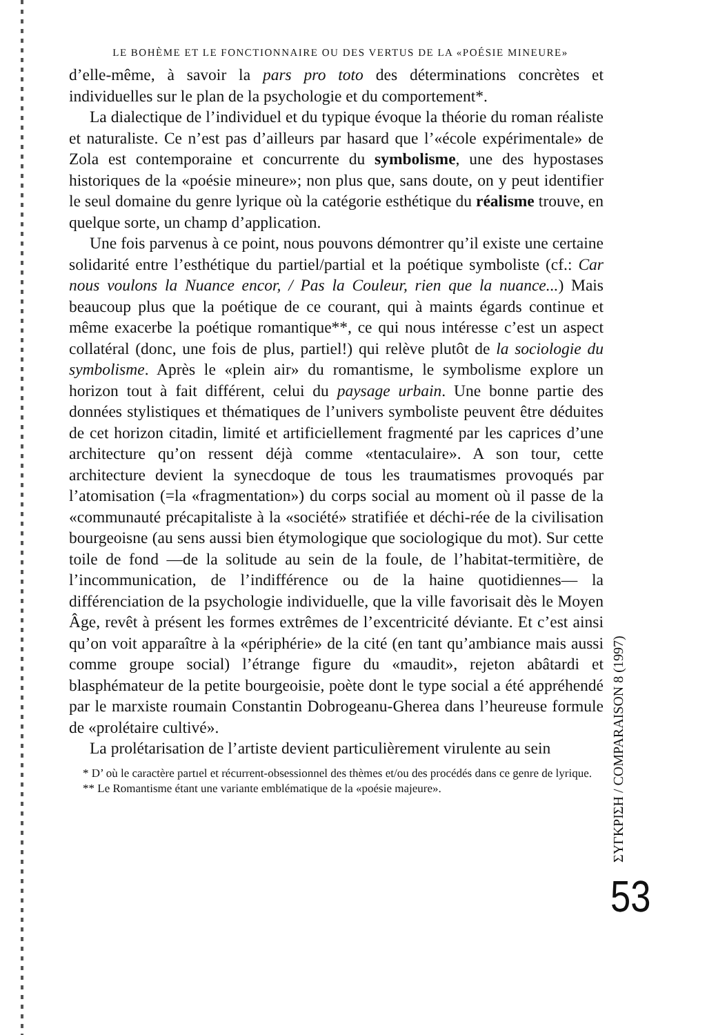LE BOHÈME ET LE FONCTIONNAIRE OU DES VERTUS DE LA «POÉSIE MINEURE»
d’elle-même, à savoir la pars pro toto des déterminations concrètes et individuelles sur le plan de la psychologie et du comportement*.
La dialectique de l’individuel et du typique évoque la théorie du roman réaliste et naturaliste. Ce n’est pas d’ailleurs par hasard que l’«école expérimentale» de Zola est contemporaine et concurrente du symbolisme, une des hypostases historiques de la «poésie mineure»; non plus que, sans doute, on y peut identifier le seul domaine du genre lyrique où la catégorie esthétique du réalisme trouve, en quelque sorte, un champ d’application.
Une fois parvenus à ce point, nous pouvons démontrer qu’il existe une certaine solidarité entre l’esthétique du partiel/partial et la poétique symboliste (cf.: Car nous voulons la Nuance encor, / Pas la Couleur, rien que la nuance...) Mais beaucoup plus que la poétique de ce courant, qui à maints égards continue et même exacerbe la poétique romantique**, ce qui nous intéresse c’est un aspect collatéral (donc, une fois de plus, partiel!) qui relève plutôt de la sociologie du symbolisme. Après le «plein air» du romantisme, le symbolisme explore un horizon tout à fait différent, celui du paysage urbain. Une bonne partie des données stylistiques et thématiques de l’univers symboliste peuvent être déduites de cet horizon citadin, limité et artificiellement fragmenté par les caprices d’une architecture qu’on ressent déjà comme «tentaculaire». A son tour, cette architecture devient la synecdoque de tous les traumatismes provoqués par l’atomisation (=la «fragmentation») du corps social au moment où il passe de la «communauté précapitaliste à la «société» stratifiée et déchi-rée de la civilisation bourgeoisne (au sens aussi bien étymologique que sociologique du mot). Sur cette toile de fond —de la solitude au sein de la foule, de l’habitat-termitière, de l’incommunication, de l’indifférence ou de la haine quotidiennes— la différenciation de la psychologie individuelle, que la ville favorisait dès le Moyen Âge, revêt à présent les formes extrêmes de l’excentricité déviante. Et c’est ainsi qu’on voit apparaître à la «périphérie» de la cité (en tant qu’ambiance mais aussi comme groupe social) l’étrange figure du «maudit», rejeton abâtardi et blasphémateur de la petite bourgeoisie, poète dont le type social a été appréhendé par le marxiste roumain Constantin Dobrogeanu-Gherea dans l’heureuse formule de «prolétaire cultivé».
La prolétarisation de l’artiste devient particulièrement virulente au sein
* D’ où le caractère partıel et récurrent-obsessionnel des thèmes et/ou des procédés dans ce genre de lyrique.
** Le Romantisme étant une variante emblématique de la «poésie majeure».
ΣΥΓΚΡΙΣΗ / COMPARAISON 8 (1997)
53